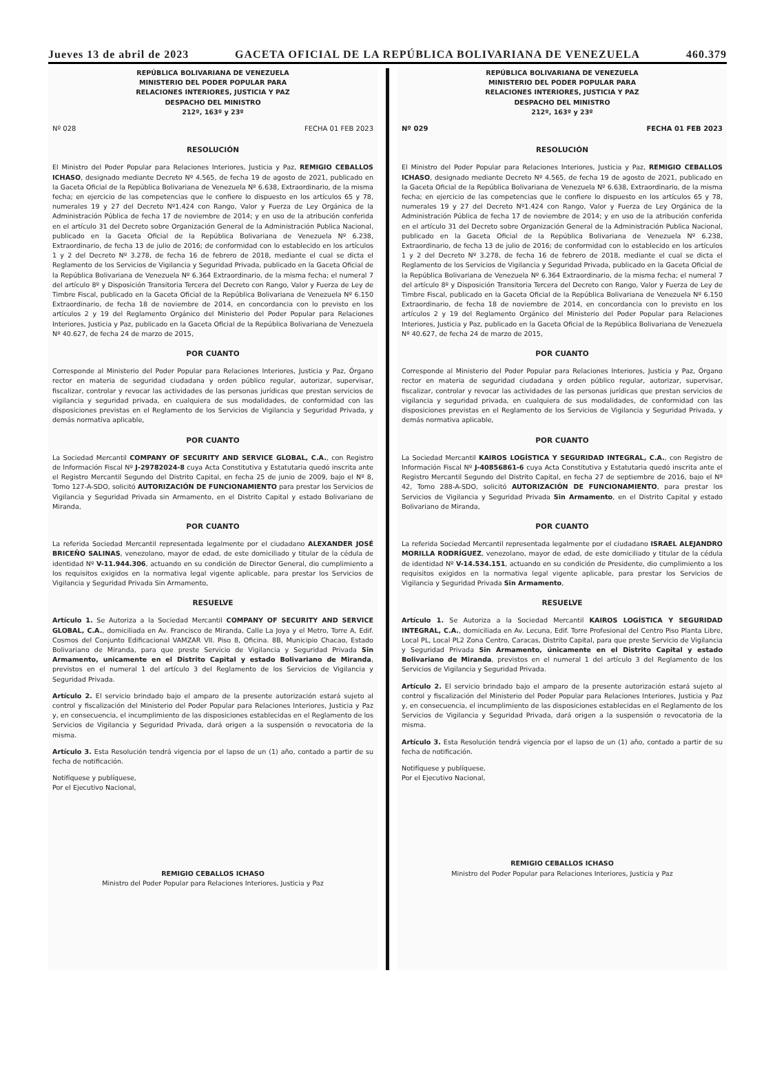Jueves 13 de abril de 2023 GACETA OFICIAL DE LA REPÚBLICA BOLIVARIANA DE VENEZUELA 460.379
REPÚBLICA BOLIVARIANA DE VENEZUELA
MINISTERIO DEL PODER POPULAR PARA
RELACIONES INTERIORES, JUSTICIA Y PAZ
DESPACHO DEL MINISTRO
212º, 163º y 23º
Nº 028 FECHA 01 FEB 2023
RESOLUCIÓN
El Ministro del Poder Popular para Relaciones Interiores, Justicia y Paz, REMIGIO CEBALLOS ICHASO, designado mediante Decreto Nº 4.565, de fecha 19 de agosto de 2021, publicado en la Gaceta Oficial de la República Bolivariana de Venezuela Nº 6.638, Extraordinario, de la misma fecha; en ejercicio de las competencias que le confiere lo dispuesto en los artículos 65 y 78, numerales 19 y 27 del Decreto Nº1.424 con Rango, Valor y Fuerza de Ley Orgánica de la Administración Pública de fecha 17 de noviembre de 2014; y en uso de la atribución conferida en el artículo 31 del Decreto sobre Organización General de la Administración Publica Nacional, publicado en la Gaceta Oficial de la República Bolivariana de Venezuela Nº 6.238, Extraordinario, de fecha 13 de julio de 2016; de conformidad con lo establecido en los artículos 1 y 2 del Decreto Nº 3.278, de fecha 16 de febrero de 2018, mediante el cual se dicta el Reglamento de los Servicios de Vigilancia y Seguridad Privada, publicado en la Gaceta Oficial de la República Bolivariana de Venezuela Nº 6.364 Extraordinario, de la misma fecha; el numeral 7 del artículo 8º y Disposición Transitoria Tercera del Decreto con Rango, Valor y Fuerza de Ley de Timbre Fiscal, publicado en la Gaceta Oficial de la República Bolivariana de Venezuela Nº 6.150 Extraordinario, de fecha 18 de noviembre de 2014, en concordancia con lo previsto en los artículos 2 y 19 del Reglamento Orgánico del Ministerio del Poder Popular para Relaciones Interiores, Justicia y Paz, publicado en la Gaceta Oficial de la República Bolivariana de Venezuela Nº 40.627, de fecha 24 de marzo de 2015,
POR CUANTO
Corresponde al Ministerio del Poder Popular para Relaciones Interiores, Justicia y Paz, Órgano rector en materia de seguridad ciudadana y orden público regular, autorizar, supervisar, fiscalizar, controlar y revocar las actividades de las personas jurídicas que prestan servicios de vigilancia y seguridad privada, en cualquiera de sus modalidades, de conformidad con las disposiciones previstas en el Reglamento de los Servicios de Vigilancia y Seguridad Privada, y demás normativa aplicable,
POR CUANTO
La Sociedad Mercantil COMPANY OF SECURITY AND SERVICE GLOBAL, C.A., con Registro de Información Fiscal Nº J-29782024-8 cuya Acta Constitutiva y Estatutaria quedó inscrita ante el Registro Mercantil Segundo del Distrito Capital, en fecha 25 de junio de 2009, bajo el Nº 8, Tomo 127-A-SDO, solicitó AUTORIZACIÓN DE FUNCIONAMIENTO para prestar los Servicios de Vigilancia y Seguridad Privada sin Armamento, en el Distrito Capital y estado Bolivariano de Miranda,
POR CUANTO
La referida Sociedad Mercantil representada legalmente por el ciudadano ALEXANDER JOSÉ BRICEÑO SALINAS, venezolano, mayor de edad, de este domiciliado y titular de la cédula de identidad Nº V-11.944.306, actuando en su condición de Director General, dio cumplimiento a los requisitos exigidos en la normativa legal vigente aplicable, para prestar los Servicios de Vigilancia y Seguridad Privada Sin Armamento,
RESUELVE
Artículo 1. Se Autoriza a la Sociedad Mercantil COMPANY OF SECURITY AND SERVICE GLOBAL, C.A., domiciliada en Av. Francisco de Miranda, Calle La Joya y el Metro, Torre A, Edif. Cosmos del Conjunto Edificacional VAMZAR VII. Piso 8, Oficina. 8B, Municipio Chacao, Estado Bolivariano de Miranda, para que preste Servicio de Vigilancia y Seguridad Privada Sin Armamento, unicamente en el Distrito Capital y estado Bolivariano de Miranda, previstos en el numeral 1 del artículo 3 del Reglamento de los Servicios de Vigilancia y Seguridad Privada.
Artículo 2. El servicio brindado bajo el amparo de la presente autorización estará sujeto al control y fiscalización del Ministerio del Poder Popular para Relaciones Interiores, Justicia y Paz y, en consecuencia, el incumplimiento de las disposiciones establecidas en el Reglamento de los Servicios de Vigilancia y Seguridad Privada, dará origen a la suspensión o revocatoria de la misma.
Artículo 3. Esta Resolución tendrá vigencia por el lapso de un (1) año, contado a partir de su fecha de notificación.
Notifíquese y publíquese,
Por el Ejecutivo Nacional,
REMIGIO CEBALLOS ICHASO
Ministro del Poder Popular para Relaciones Interiores, Justicia y Paz
REPÚBLICA BOLIVARIANA DE VENEZUELA
MINISTERIO DEL PODER POPULAR PARA
RELACIONES INTERIORES, JUSTICIA Y PAZ
DESPACHO DEL MINISTRO
212º, 163º y 23º
Nº 029 FECHA 01 FEB 2023
RESOLUCIÓN
El Ministro del Poder Popular para Relaciones Interiores, Justicia y Paz, REMIGIO CEBALLOS ICHASO, designado mediante Decreto Nº 4.565, de fecha 19 de agosto de 2021, publicado en la Gaceta Oficial de la República Bolivariana de Venezuela Nº 6.638, Extraordinario, de la misma fecha; en ejercicio de las competencias que le confiere lo dispuesto en los artículos 65 y 78, numerales 19 y 27 del Decreto Nº1.424 con Rango, Valor y Fuerza de Ley Orgánica de la Administración Pública de fecha 17 de noviembre de 2014; y en uso de la atribución conferida en el artículo 31 del Decreto sobre Organización General de la Administración Publica Nacional, publicado en la Gaceta Oficial de la República Bolivariana de Venezuela Nº 6.238, Extraordinario, de fecha 13 de julio de 2016; de conformidad con lo establecido en los artículos 1 y 2 del Decreto Nº 3.278, de fecha 16 de febrero de 2018, mediante el cual se dicta el Reglamento de los Servicios de Vigilancia y Seguridad Privada, publicado en la Gaceta Oficial de la República Bolivariana de Venezuela Nº 6.364 Extraordinario, de la misma fecha; el numeral 7 del artículo 8º y Disposición Transitoria Tercera del Decreto con Rango, Valor y Fuerza de Ley de Timbre Fiscal, publicado en la Gaceta Oficial de la República Bolivariana de Venezuela Nº 6.150 Extraordinario, de fecha 18 de noviembre de 2014, en concordancia con lo previsto en los artículos 2 y 19 del Reglamento Orgánico del Ministerio del Poder Popular para Relaciones Interiores, Justicia y Paz, publicado en la Gaceta Oficial de la República Bolivariana de Venezuela Nº 40.627, de fecha 24 de marzo de 2015,
POR CUANTO
Corresponde al Ministerio del Poder Popular para Relaciones Interiores, Justicia y Paz, Órgano rector en materia de seguridad ciudadana y orden público regular, autorizar, supervisar, fiscalizar, controlar y revocar las actividades de las personas jurídicas que prestan servicios de vigilancia y seguridad privada, en cualquiera de sus modalidades, de conformidad con las disposiciones previstas en el Reglamento de los Servicios de Vigilancia y Seguridad Privada, y demás normativa aplicable,
POR CUANTO
La Sociedad Mercantil KAIROS LOGÍSTICA Y SEGURIDAD INTEGRAL, C.A., con Registro de Información Fiscal Nº J-40856861-6 cuya Acta Constitutiva y Estatutaria quedó inscrita ante el Registro Mercantil Segundo del Distrito Capital, en fecha 27 de septiembre de 2016, bajo el Nº 42, Tomo 288-A-SDO, solicitó AUTORIZACIÓN DE FUNCIONAMIENTO, para prestar los Servicios de Vigilancia y Seguridad Privada Sin Armamento, en el Distrito Capital y estado Bolivariano de Miranda,
POR CUANTO
La referida Sociedad Mercantil representada legalmente por el ciudadano ISRAEL ALEJANDRO MORILLA RODRÍGUEZ, venezolano, mayor de edad, de este domiciliado y titular de la cédula de identidad Nº V-14.534.151, actuando en su condición de Presidente, dio cumplimiento a los requisitos exigidos en la normativa legal vigente aplicable, para prestar los Servicios de Vigilancia y Seguridad Privada Sin Armamento,
RESUELVE
Artículo 1. Se Autoriza a la Sociedad Mercantil KAIROS LOGÍSTICA Y SEGURIDAD INTEGRAL, C.A., domiciliada en Av. Lecuna, Edif. Torre Profesional del Centro Piso Planta Libre, Local PL, Local PL2 Zona Centro, Caracas, Distrito Capital, para que preste Servicio de Vigilancia y Seguridad Privada Sin Armamento, únicamente en el Distrito Capital y estado Bolivariano de Miranda, previstos en el numeral 1 del artículo 3 del Reglamento de los Servicios de Vigilancia y Seguridad Privada.
Artículo 2. El servicio brindado bajo el amparo de la presente autorización estará sujeto al control y fiscalización del Ministerio del Poder Popular para Relaciones Interiores, Justicia y Paz y, en consecuencia, el incumplimiento de las disposiciones establecidas en el Reglamento de los Servicios de Vigilancia y Seguridad Privada, dará origen a la suspensión o revocatoria de la misma.
Artículo 3. Esta Resolución tendrá vigencia por el lapso de un (1) año, contado a partir de su fecha de notificación.
Notifíquese y publíquese,
Por el Ejecutivo Nacional,
REMIGIO CEBALLOS ICHASO
Ministro del Poder Popular para Relaciones Interiores, Justicia y Paz